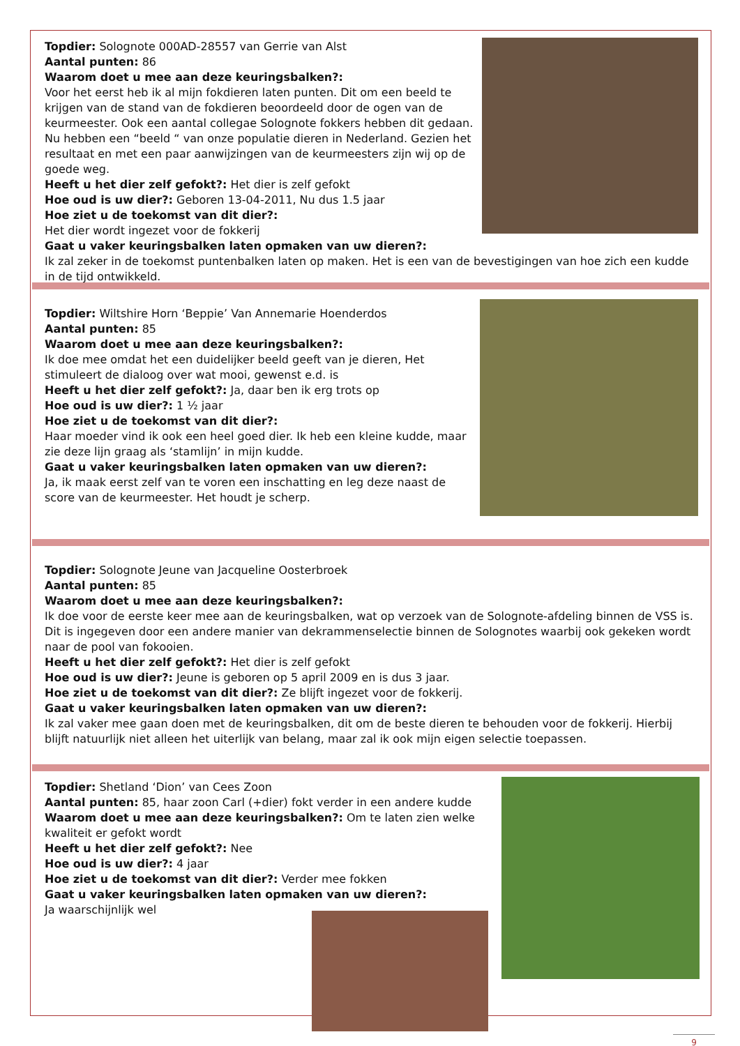Topdier: Solognote 000AD-28557 van Gerrie van Alst
Aantal punten: 86
Waarom doet u mee aan deze keuringsbalken?:
Voor het eerst heb ik al mijn fokdieren laten punten. Dit om een beeld te krijgen van de stand van de fokdieren beoordeeld door de ogen van de keurmeester. Ook een aantal collegae Solognote fokkers hebben dit gedaan. Nu hebben een “beeld “ van onze populatie dieren in Nederland. Gezien het resultaat en met een paar aanwijzingen van de keurmeesters zijn wij op de goede weg.
Heeft u het dier zelf gefokt?: Het dier is zelf gefokt
Hoe oud is uw dier?: Geboren 13-04-2011, Nu dus 1.5 jaar
Hoe ziet u de toekomst van dit dier?:
Het dier wordt ingezet voor de fokkerij
Gaat u vaker keuringsbalken laten opmaken van uw dieren?:
Ik zal zeker in de toekomst puntenbalken laten op maken. Het is een van de bevestigingen van hoe zich een kudde in de tijd ontwikkeld.
Topdier: Wiltshire Horn ‘Beppie’ Van Annemarie Hoenderdos
Aantal punten: 85
Waarom doet u mee aan deze keuringsbalken?:
Ik doe mee omdat het een duidelijker beeld geeft van je dieren, Het stimuleert de dialoog over wat mooi, gewenst e.d. is
Heeft u het dier zelf gefokt?: Ja, daar ben ik erg trots op
Hoe oud is uw dier?: 1 ½ jaar
Hoe ziet u de toekomst van dit dier?:
Haar moeder vind ik ook een heel goed dier. Ik heb een kleine kudde, maar zie deze lijn graag als ‘stamlijn’ in mijn kudde.
Gaat u vaker keuringsbalken laten opmaken van uw dieren?:
Ja, ik maak eerst zelf van te voren een inschatting en leg deze naast de score van de keurmeester. Het houdt je scherp.
Topdier: Solognote Jeune van Jacqueline Oosterbroek
Aantal punten: 85
Waarom doet u mee aan deze keuringsbalken?:
Ik doe voor de eerste keer mee aan de keuringsbalken, wat op verzoek van de Solognote-afdeling binnen de VSS is. Dit is ingegeven door een andere manier van dekrammenselectie binnen de Solognotes waarbij ook gekeken wordt naar de pool van fokooien.
Heeft u het dier zelf gefokt?: Het dier is zelf gefokt
Hoe oud is uw dier?: Jeune is geboren op 5 april 2009 en is dus 3 jaar.
Hoe ziet u de toekomst van dit dier?: Ze blijft ingezet voor de fokkerij.
Gaat u vaker keuringsbalken laten opmaken van uw dieren?:
Ik zal vaker mee gaan doen met de keuringsbalken, dit om de beste dieren te behouden voor de fokkerij. Hierbij blijft natuurlijk niet alleen het uiterlijk van belang, maar zal ik ook mijn eigen selectie toepassen.
Topdier: Shetland ‘Dion’ van Cees Zoon
Aantal punten: 85, haar zoon Carl (+dier) fokt verder in een andere kudde
Waarom doet u mee aan deze keuringsbalken?: Om te laten zien welke kwaliteit er gefokt wordt
Heeft u het dier zelf gefokt?: Nee
Hoe oud is uw dier?: 4 jaar
Hoe ziet u de toekomst van dit dier?: Verder mee fokken
Gaat u vaker keuringsbalken laten opmaken van uw dieren?:
Ja waarschijnlijk wel
9